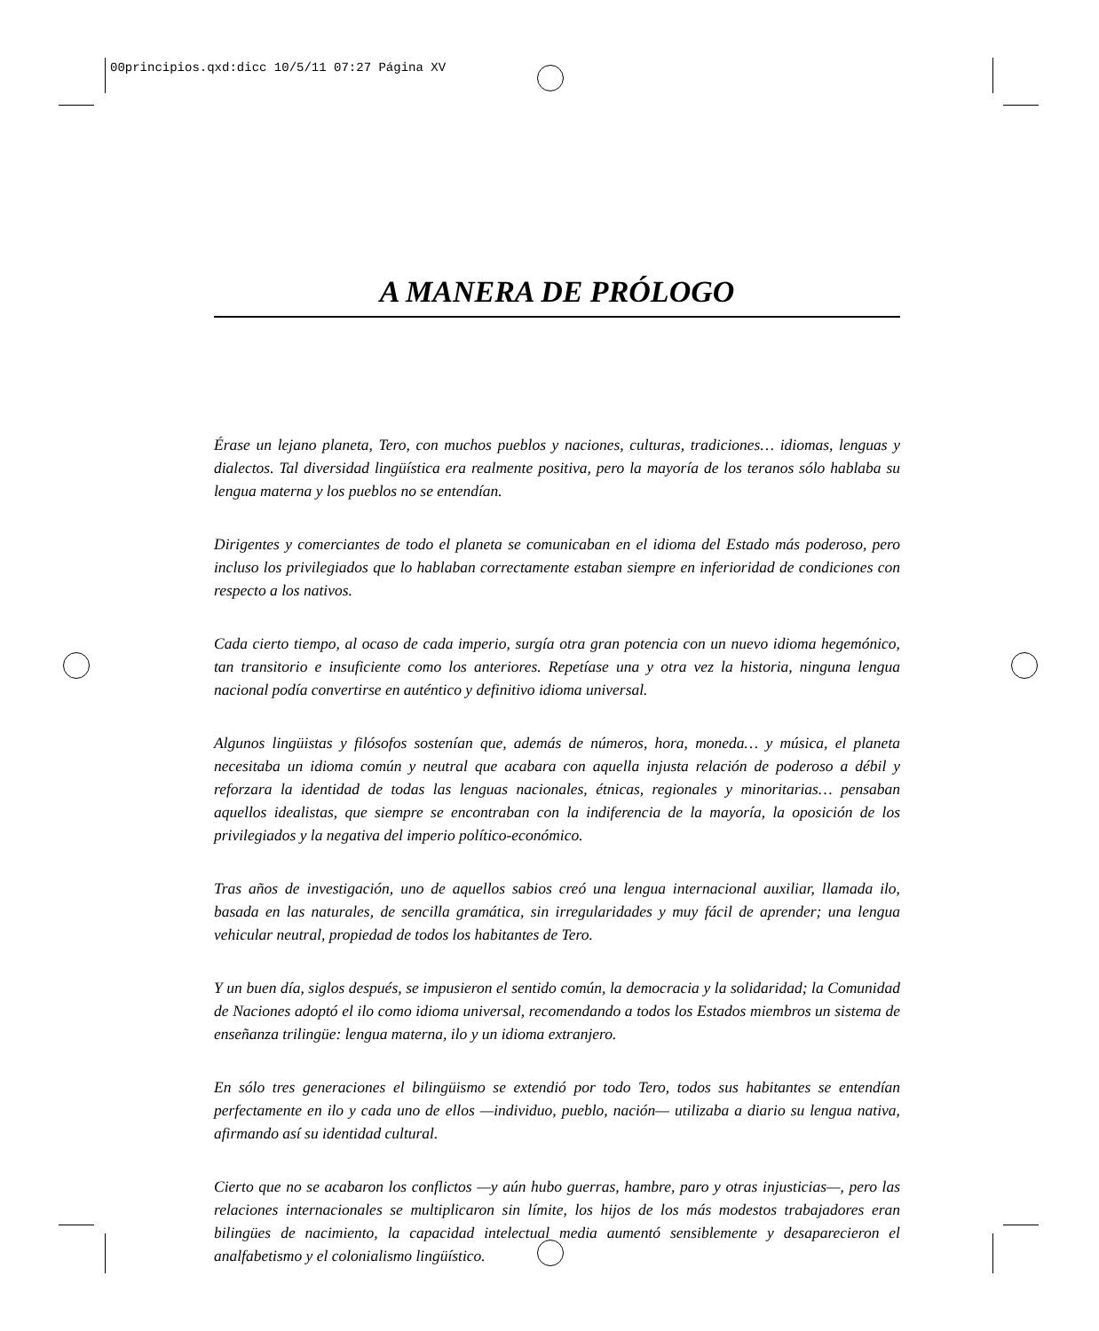00principios.qxd:dicc 10/5/11 07:27 Página XV
A MANERA DE PRÓLOGO
Érase un lejano planeta, Tero, con muchos pueblos y naciones, culturas, tradiciones… idiomas, lenguas y dialectos. Tal diversidad lingüística era realmente positiva, pero la mayoría de los teranos sólo hablaba su lengua materna y los pueblos no se entendían.
Dirigentes y comerciantes de todo el planeta se comunicaban en el idioma del Estado más poderoso, pero incluso los privilegiados que lo hablaban correctamente estaban siempre en inferioridad de condiciones con respecto a los nativos.
Cada cierto tiempo, al ocaso de cada imperio, surgía otra gran potencia con un nuevo idioma hegemónico, tan transitorio e insuficiente como los anteriores. Repetíase una y otra vez la historia, ninguna lengua nacional podía convertirse en auténtico y definitivo idioma universal.
Algunos lingüistas y filósofos sostenían que, además de números, hora, moneda… y música, el planeta necesitaba un idioma común y neutral que acabara con aquella injusta relación de poderoso a débil y reforzara la identidad de todas las lenguas nacionales, étnicas, regionales y minoritarias… pensaban aquellos idealistas, que siempre se encontraban con la indiferencia de la mayoría, la oposición de los privilegiados y la negativa del imperio político-económico.
Tras años de investigación, uno de aquellos sabios creó una lengua internacional auxiliar, llamada ilo, basada en las naturales, de sencilla gramática, sin irregularidades y muy fácil de aprender; una lengua vehicular neutral, propiedad de todos los habitantes de Tero.
Y un buen día, siglos después, se impusieron el sentido común, la democracia y la solidaridad; la Comunidad de Naciones adoptó el ilo como idioma universal, recomendando a todos los Estados miembros un sistema de enseñanza trilingüe: lengua materna, ilo y un idioma extranjero.
En sólo tres generaciones el bilingüismo se extendió por todo Tero, todos sus habitantes se entendían perfectamente en ilo y cada uno de ellos —individuo, pueblo, nación— utilizaba a diario su lengua nativa, afirmando así su identidad cultural.
Cierto que no se acabaron los conflictos —y aún hubo guerras, hambre, paro y otras injusticias—, pero las relaciones internacionales se multiplicaron sin límite, los hijos de los más modestos trabajadores eran bilingües de nacimiento, la capacidad intelectual media aumentó sensiblemente y desaparecieron el analfabetismo y el colonialismo lingüístico.